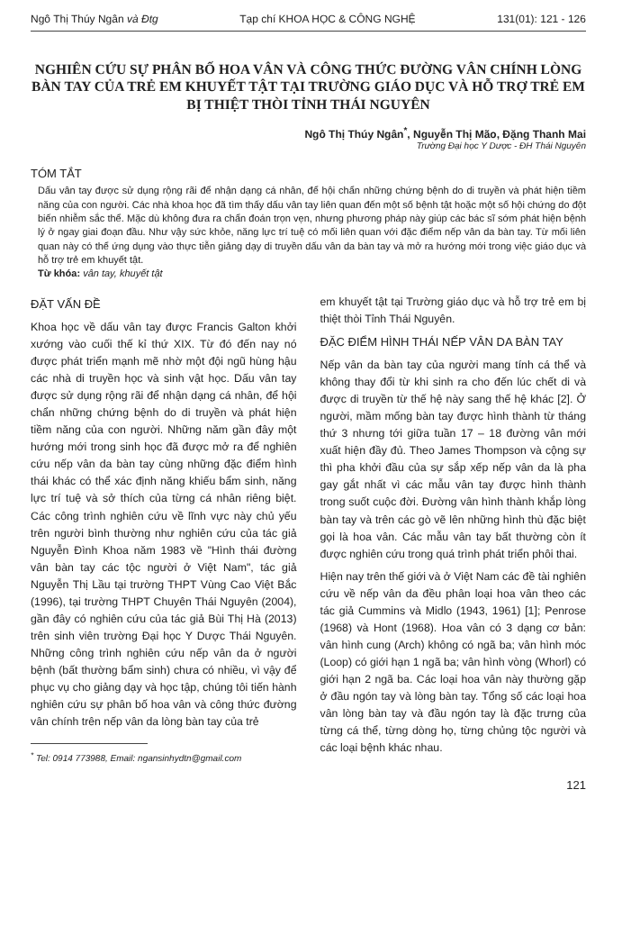Ngô Thị Thúy Ngân và Đtg Tạp chí KHOA HỌC & CÔNG NGHỆ 131(01): 121 - 126
NGHIÊN CỨU SỰ PHÂN BỐ HOA VÂN VÀ CÔNG THỨC ĐƯỜNG VÂN CHÍNH LÒNG BÀN TAY CỦA TRẺ EM KHUYẾT TẬT TẠI TRƯỜNG GIÁO DỤC VÀ HỖ TRỢ TRẺ EM BỊ THIỆT THÒI TỈNH THÁI NGUYÊN
Ngô Thị Thúy Ngân<sup>*</sup>, Nguyễn Thị Mão, Đặng Thanh Mai
Trường Đại học Y Dược - ĐH Thái Nguyên
TÓM TẮT
Dấu vân tay được sử dụng rộng rãi để nhận dạng cá nhân, để hội chẩn những chứng bệnh do di truyền và phát hiện tiềm năng của con người. Các nhà khoa học đã tìm thấy dấu vân tay liên quan đến một số bệnh tật hoặc một số hội chứng do đột biến nhiễm sắc thể. Mặc dù không đưa ra chẩn đoán trọn vẹn, nhưng phương pháp này giúp các bác sĩ sớm phát hiện bệnh lý ở ngay giai đoạn đầu. Như vậy sức khỏe, năng lực trí tuệ có mối liên quan với đặc điểm nếp vân da bàn tay. Từ mối liên quan này có thể ứng dụng vào thực tiễn giảng dạy di truyền dấu vân da bàn tay và mở ra hướng mới trong việc giáo dục và hỗ trợ trẻ em khuyết tật.
Từ khóa: vân tay, khuyết tật
ĐẶT VẤN ĐỀ
Khoa học về dấu vân tay được Francis Galton khởi xướng vào cuối thế kỉ thứ XIX. Từ đó đến nay nó được phát triển mạnh mẽ nhờ một đội ngũ hùng hậu các nhà di truyền học và sinh vật học. Dấu vân tay được sử dụng rộng rãi để nhận dạng cá nhân, để hội chẩn những chứng bệnh do di truyền và phát hiện tiềm năng của con người. Những năm gần đây một hướng mới trong sinh học đã được mở ra để nghiên cứu nếp vân da bàn tay cùng những đặc điểm hình thái khác có thể xác định năng khiếu bẩm sinh, năng lực trí tuệ và sở thích của từng cá nhân riêng biệt. Các công trình nghiên cứu về lĩnh vực này chủ yếu trên người bình thường như nghiên cứu của tác giả Nguyễn Đình Khoa năm 1983 về "Hình thái đường vân bàn tay các tộc người ở Việt Nam", tác giả Nguyễn Thị Lầu tại trường THPT Vùng Cao Việt Bắc (1996), tại trường THPT Chuyên Thái Nguyên (2004), gần đây có nghiên cứu của tác giả Bùi Thị Hà (2013) trên sinh viên trường Đại học Y Dược Thái Nguyên. Những công trình nghiên cứu nếp vân da ở người bệnh (bất thường bẩm sinh) chưa có nhiều, vì vậy để phục vụ cho giảng dạy và học tập, chúng tôi tiến hành nghiên cứu sự phân bố hoa vân và công thức đường vân chính trên nếp vân da lòng bàn tay của trẻ
<sup>*</sup> Tel: 0914 773988, Email: ngansinhydtn@gmail.com
em khuyết tật tại Trường giáo dục và hỗ trợ trẻ em bị thiệt thòi Tỉnh Thái Nguyên.
ĐẶC ĐIỂM HÌNH THÁI NẾP VÂN DA BÀN TAY
Nếp vân da bàn tay của người mang tính cá thể và không thay đổi từ khi sinh ra cho đến lúc chết di và được di truyền từ thế hệ này sang thế hệ khác [2]. Ở người, mầm mống bàn tay được hình thành từ tháng thứ 3 nhưng tới giữa tuần 17 – 18 đường vân mới xuất hiện đầy đủ. Theo James Thompson và cộng sự thì pha khởi đầu của sự sắp xếp nếp vân da là pha gay gắt nhất vì các mẫu vân tay được hình thành trong suốt cuộc đời. Đường vân hình thành khắp lòng bàn tay và trên các gò vẽ lên những hình thù đặc biệt gọi là hoa vân. Các mẫu vân tay bất thường còn ít được nghiên cứu trong quá trình phát triển phôi thai.
Hiện nay trên thế giới và ở Việt Nam các đề tài nghiên cứu về nếp vân da đều phân loại hoa vân theo các tác giả Cummins và Midlo (1943, 1961) [1]; Penrose (1968) và Hont (1968). Hoa vân có 3 dạng cơ bản: vân hình cung (Arch) không có ngã ba; vân hình móc (Loop) có giới hạn 1 ngã ba; vân hình vòng (Whorl) có giới hạn 2 ngã ba. Các loại hoa vân này thường gặp ở đầu ngón tay và lòng bàn tay. Tổng số các loại hoa vân lòng bàn tay và đầu ngón tay là đặc trưng của từng cá thể, từng dòng họ, từng chủng tộc người và các loại bệnh khác nhau.
121